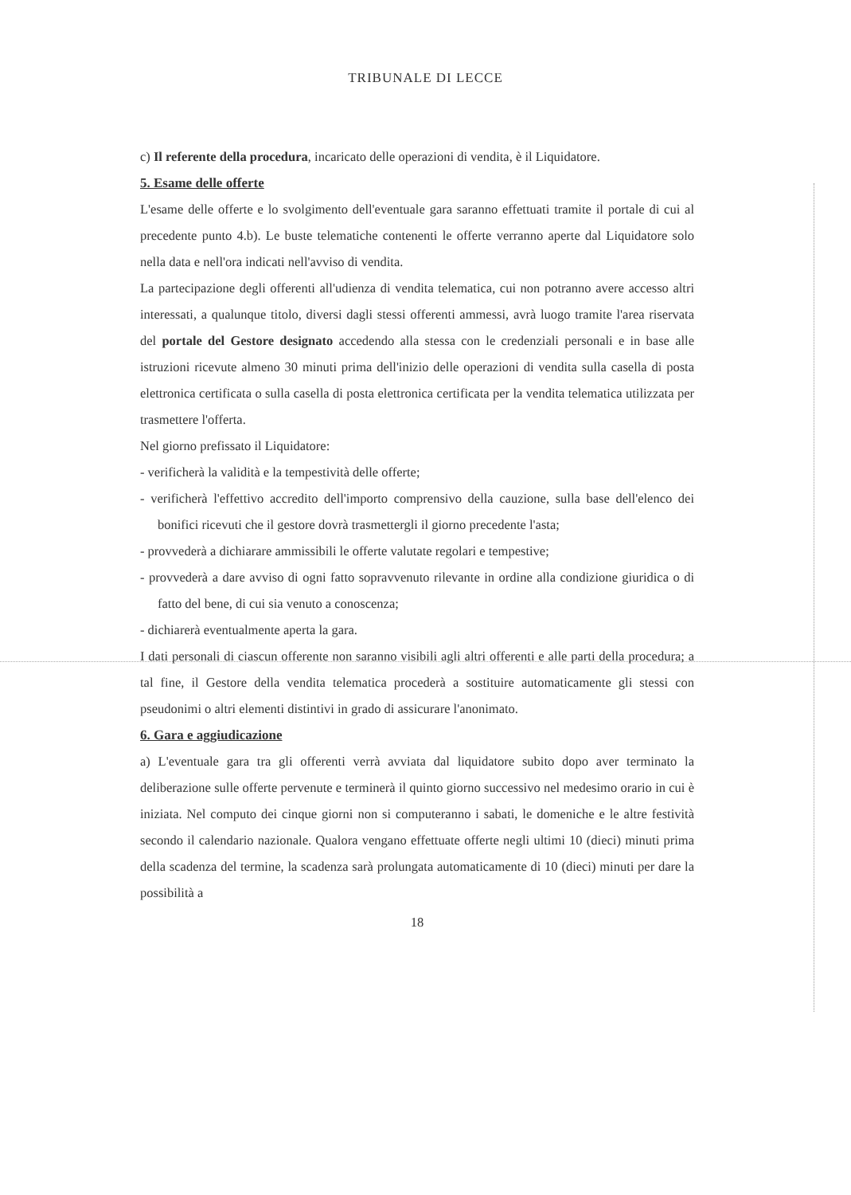TRIBUNALE DI LECCE
c) Il referente della procedura, incaricato delle operazioni di vendita, è il Liquidatore.
5. Esame delle offerte
L'esame delle offerte e lo svolgimento dell'eventuale gara saranno effettuati tramite il portale di cui al precedente punto 4.b). Le buste telematiche contenenti le offerte verranno aperte dal Liquidatore solo nella data e nell'ora indicati nell'avviso di vendita.
La partecipazione degli offerenti all'udienza di vendita telematica, cui non potranno avere accesso altri interessati, a qualunque titolo, diversi dagli stessi offerenti ammessi, avrà luogo tramite l'area riservata del portale del Gestore designato accedendo alla stessa con le credenziali personali e in base alle istruzioni ricevute almeno 30 minuti prima dell'inizio delle operazioni di vendita sulla casella di posta elettronica certificata o sulla casella di posta elettronica certificata per la vendita telematica utilizzata per trasmettere l'offerta.
Nel giorno prefissato il Liquidatore:
- verificherà la validità e la tempestività delle offerte;
- verificherà l'effettivo accredito dell'importo comprensivo della cauzione, sulla base dell'elenco dei bonifici ricevuti che il gestore dovrà trasmettergli il giorno precedente l'asta;
- provvederà a dichiarare ammissibili le offerte valutate regolari e tempestive;
- provvederà a dare avviso di ogni fatto sopravvenuto rilevante in ordine alla condizione giuridica o di fatto del bene, di cui sia venuto a conoscenza;
- dichiarerà eventualmente aperta la gara.
I dati personali di ciascun offerente non saranno visibili agli altri offerenti e alle parti della procedura; a tal fine, il Gestore della vendita telematica procederà a sostituire automaticamente gli stessi con pseudonimi o altri elementi distintivi in grado di assicurare l'anonimato.
6. Gara e aggiudicazione
a) L'eventuale gara tra gli offerenti verrà avviata dal liquidatore subito dopo aver terminato la deliberazione sulle offerte pervenute e terminerà il quinto giorno successivo nel medesimo orario in cui è iniziata. Nel computo dei cinque giorni non si computeranno i sabati, le domeniche e le altre festività secondo il calendario nazionale. Qualora vengano effettuate offerte negli ultimi 10 (dieci) minuti prima della scadenza del termine, la scadenza sarà prolungata automaticamente di 10 (dieci) minuti per dare la possibilità a
18